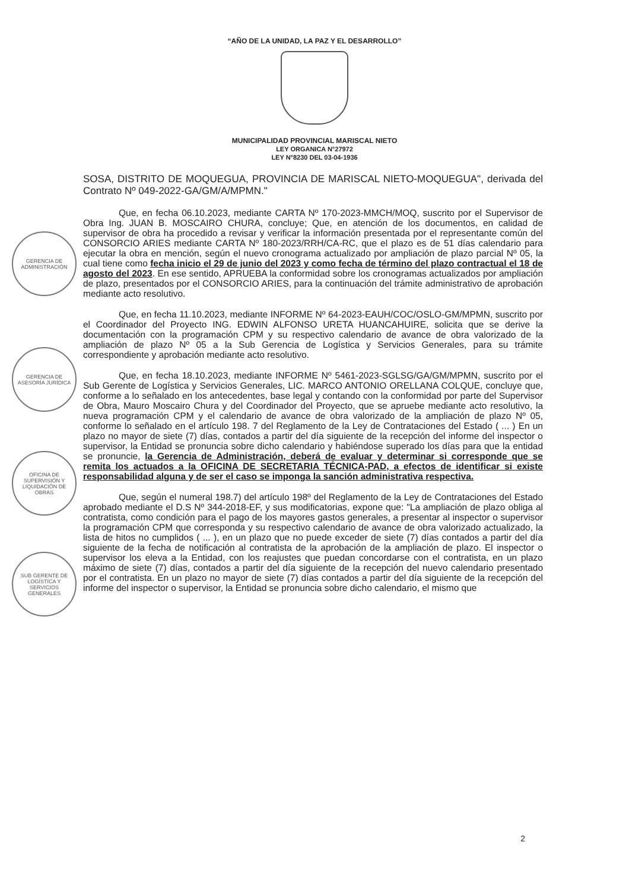“AÑO DE LA UNIDAD, LA PAZ Y EL DESARROLLO”
MUNICIPALIDAD PROVINCIAL MARISCAL NIETO
LEY ORGANICA N°27972
LEY N°8230 DEL 03-04-1936
GERENCIA DE ADMINISTRACIÓN
GERENCIA DE ASESORÍA JURÍDICA
OFICINA DE SUPERVISIÓN Y LIQUIDACIÓN DE OBRAS
SUB GERENTE DE LOGÍSTICA Y SERVICIOS GENERALES
SOSA, DISTRITO DE MOQUEGUA, PROVINCIA DE MARISCAL NIETO-MOQUEGUA", derivada del Contrato Nº 049-2022-GA/GM/A/MPMN."
Que, en fecha 06.10.2023, mediante CARTA Nº 170-2023-MMCH/MOQ, suscrito por el Supervisor de Obra Ing. JUAN B. MOSCAIRO CHURA, concluye; Que, en atención de los documentos, en calidad de supervisor de obra ha procedido a revisar y verificar la información presentada por el representante común del CONSORCIO ARIES mediante CARTA Nº 180-2023/RRH/CA-RC, que el plazo es de 51 días calendario para ejecutar la obra en mención, según el nuevo cronograma actualizado por ampliación de plazo parcial Nº 05, la cual tiene como fecha inicio el 29 de junio del 2023 y como fecha de término del plazo contractual el 18 de agosto del 2023. En ese sentido, APRUEBA la conformidad sobre los cronogramas actualizados por ampliación de plazo, presentados por el CONSORCIO ARIES, para la continuación del trámite administrativo de aprobación mediante acto resolutivo.
Que, en fecha 11.10.2023, mediante INFORME Nº 64-2023-EAUH/COC/OSLO-GM/MPMN, suscrito por el Coordinador del Proyecto ING. EDWIN ALFONSO URETA HUANCAHUIRE, solicita que se derive la documentación con la programación CPM y su respectivo calendario de avance de obra valorizado de la ampliación de plazo Nº 05 a la Sub Gerencia de Logística y Servicios Generales, para su trámite correspondiente y aprobación mediante acto resolutivo.
Que, en fecha 18.10.2023, mediante INFORME Nº 5461-2023-SGLSG/GA/GM/MPMN, suscrito por el Sub Gerente de Logística y Servicios Generales, LIC. MARCO ANTONIO ORELLANA COLQUE, concluye que, conforme a lo señalado en los antecedentes, base legal y contando con la conformidad por parte del Supervisor de Obra, Mauro Moscairo Chura y del Coordinador del Proyecto, que se apruebe mediante acto resolutivo, la nueva programación CPM y el calendario de avance de obra valorizado de la ampliación de plazo Nº 05, conforme lo señalado en el artículo 198. 7 del Reglamento de la Ley de Contrataciones del Estado ( ... ) En un plazo no mayor de siete (7) días, contados a partir del día siguiente de la recepción del informe del inspector o supervisor, la Entidad se pronuncia sobre dicho calendario y habiéndose superado los días para que la entidad se pronuncie, la Gerencia de Administración, deberá de evaluar y determinar si corresponde que se remita los actuados a la OFICINA DE SECRETARIA TÉCNICA-PAD, a efectos de identificar si existe responsabilidad alguna y de ser el caso se imponga la sanción administrativa respectiva.
Que, según el numeral 198.7) del artículo 198º del Reglamento de la Ley de Contrataciones del Estado aprobado mediante el D.S Nº 344-2018-EF, y sus modificatorias, expone que: "La ampliación de plazo obliga al contratista, como condición para el pago de los mayores gastos generales, a presentar al inspector o supervisor la programación CPM que corresponda y su respectivo calendario de avance de obra valorizado actualizado, la lista de hitos no cumplidos ( ... ), en un plazo que no puede exceder de siete (7) días contados a partir del día siguiente de la fecha de notificación al contratista de la aprobación de la ampliación de plazo. El inspector o supervisor los eleva a la Entidad, con los reajustes que puedan concordarse con el contratista, en un plazo máximo de siete (7) días, contados a partir del día siguiente de la recepción del nuevo calendario presentado por el contratista. En un plazo no mayor de siete (7) días contados a partir del día siguiente de la recepción del informe del inspector o supervisor, la Entidad se pronuncia sobre dicho calendario, el mismo que
2